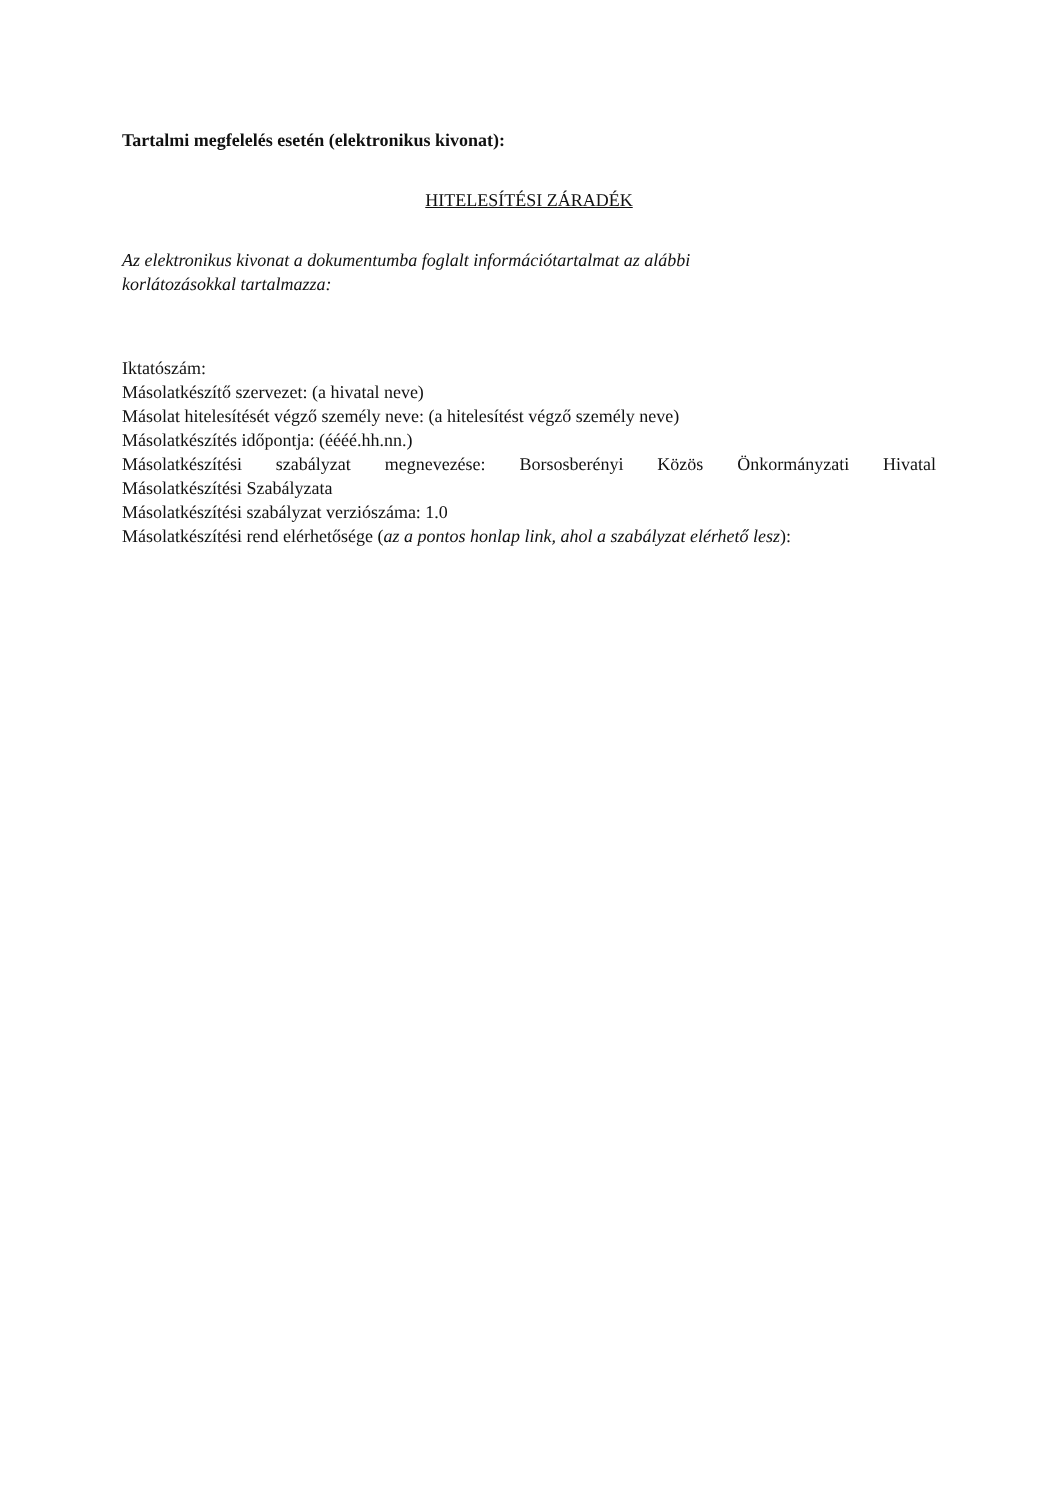Tartalmi megfelelés esetén (elektronikus kivonat):
HITELESÍTÉSI ZÁRADÉK
Az elektronikus kivonat a dokumentumba foglalt információtartalmat az alábbi
korlátozásokkal tartalmazza:
Iktatószám:
Másolatkészítő szervezet: (a hivatal neve)
Másolat hitelesítését végző személy neve: (a hitelesítést végző személy neve)
Másolatkészítés időpontja: (éééé.hh.nn.)
Másolatkészítési szabályzat megnevezése: Borsosberényi Közös Önkormányzati Hivatal
Másolatkészítési Szabályzata
Másolatkészítési szabályzat verziószáma: 1.0
Másolatkészítési rend elérhetősége (az a pontos honlap link, ahol a szabályzat elérhető lesz):